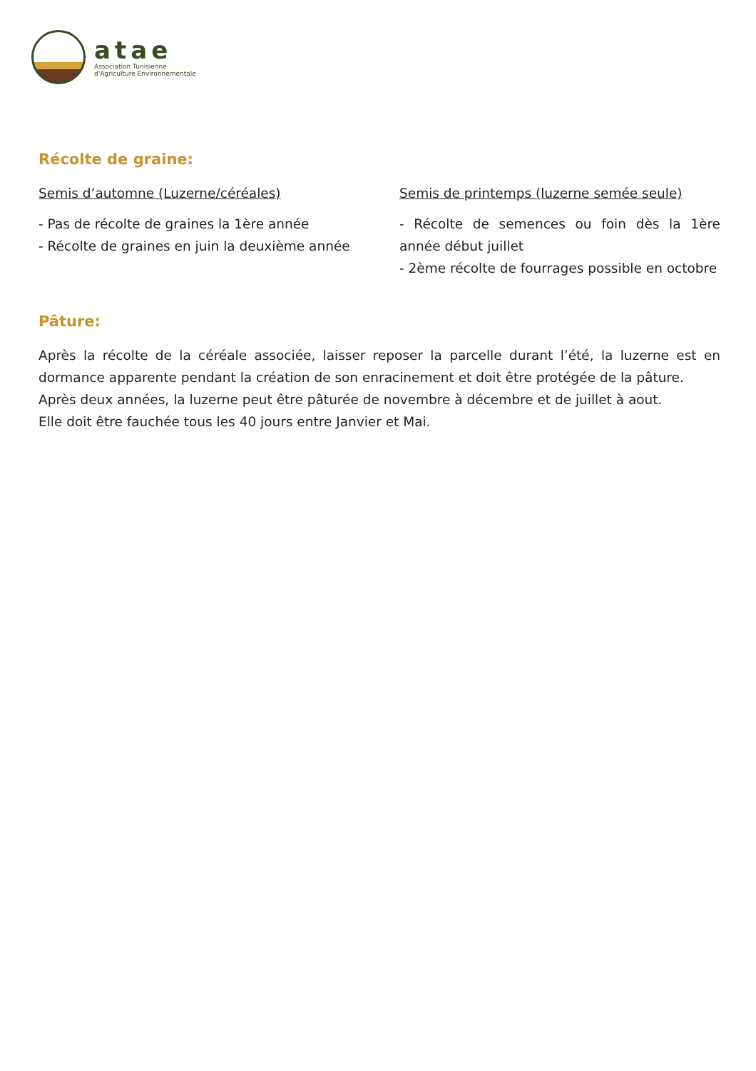atae
Association Tunisienne
d'Agriculture Environnementale
Récolte de graine:
Semis d’automne (Luzerne/céréales)
- Pas de récolte de graines la 1ère année
- Récolte de graines en juin la deuxième année
Semis de printemps (luzerne semée seule)
- Récolte de semences ou foin dès la 1ère année début juillet
- 2ème récolte de fourrages possible en octobre
Pâture:
Après la récolte de la céréale associée, laisser reposer la parcelle durant l’été, la luzerne est en dormance apparente pendant la création de son enracinement et doit être protégée de la pâture.
Après deux années, la luzerne peut être pâturée de novembre à décembre et de juillet à aout.
Elle doit être fauchée tous les 40 jours entre Janvier et Mai.